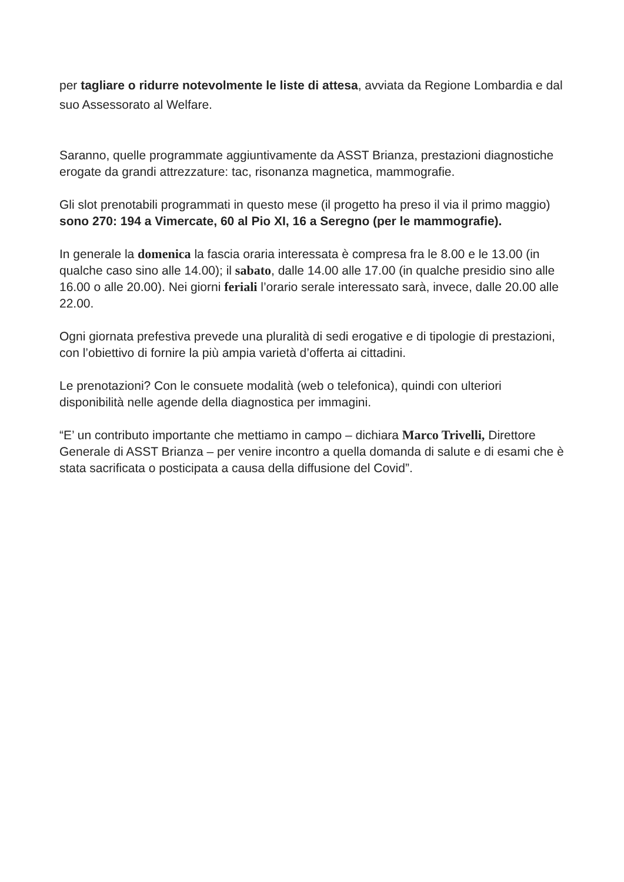per tagliare o ridurre notevolmente le liste di attesa, avviata da Regione Lombardia e dal suo Assessorato al Welfare.
Saranno, quelle programmate aggiuntivamente da ASST Brianza, prestazioni diagnostiche erogate da grandi attrezzature: tac, risonanza magnetica, mammografie.
Gli slot prenotabili programmati in questo mese (il progetto ha preso il via il primo maggio) sono 270: 194 a Vimercate, 60 al Pio XI, 16 a Seregno (per le mammografie).
In generale la domenica la fascia oraria interessata è compresa fra le 8.00 e le 13.00 (in qualche caso sino alle 14.00); il sabato, dalle 14.00 alle 17.00 (in qualche presidio sino alle 16.00 o alle 20.00). Nei giorni feriali l’orario serale interessato sarà, invece, dalle 20.00 alle 22.00.
Ogni giornata prefestiva prevede una pluralità di sedi erogative e di tipologie di prestazioni, con l’obiettivo di fornire la più ampia varietà d’offerta ai cittadini.
Le prenotazioni? Con le consuete modalità (web o telefonica), quindi con ulteriori disponibilità nelle agende della diagnostica per immagini.
“E’ un contributo importante che mettiamo in campo – dichiara Marco Trivelli, Direttore Generale di ASST Brianza – per venire incontro a quella domanda di salute e di esami che è stata sacrificata o posticipata a causa della diffusione del Covid”.